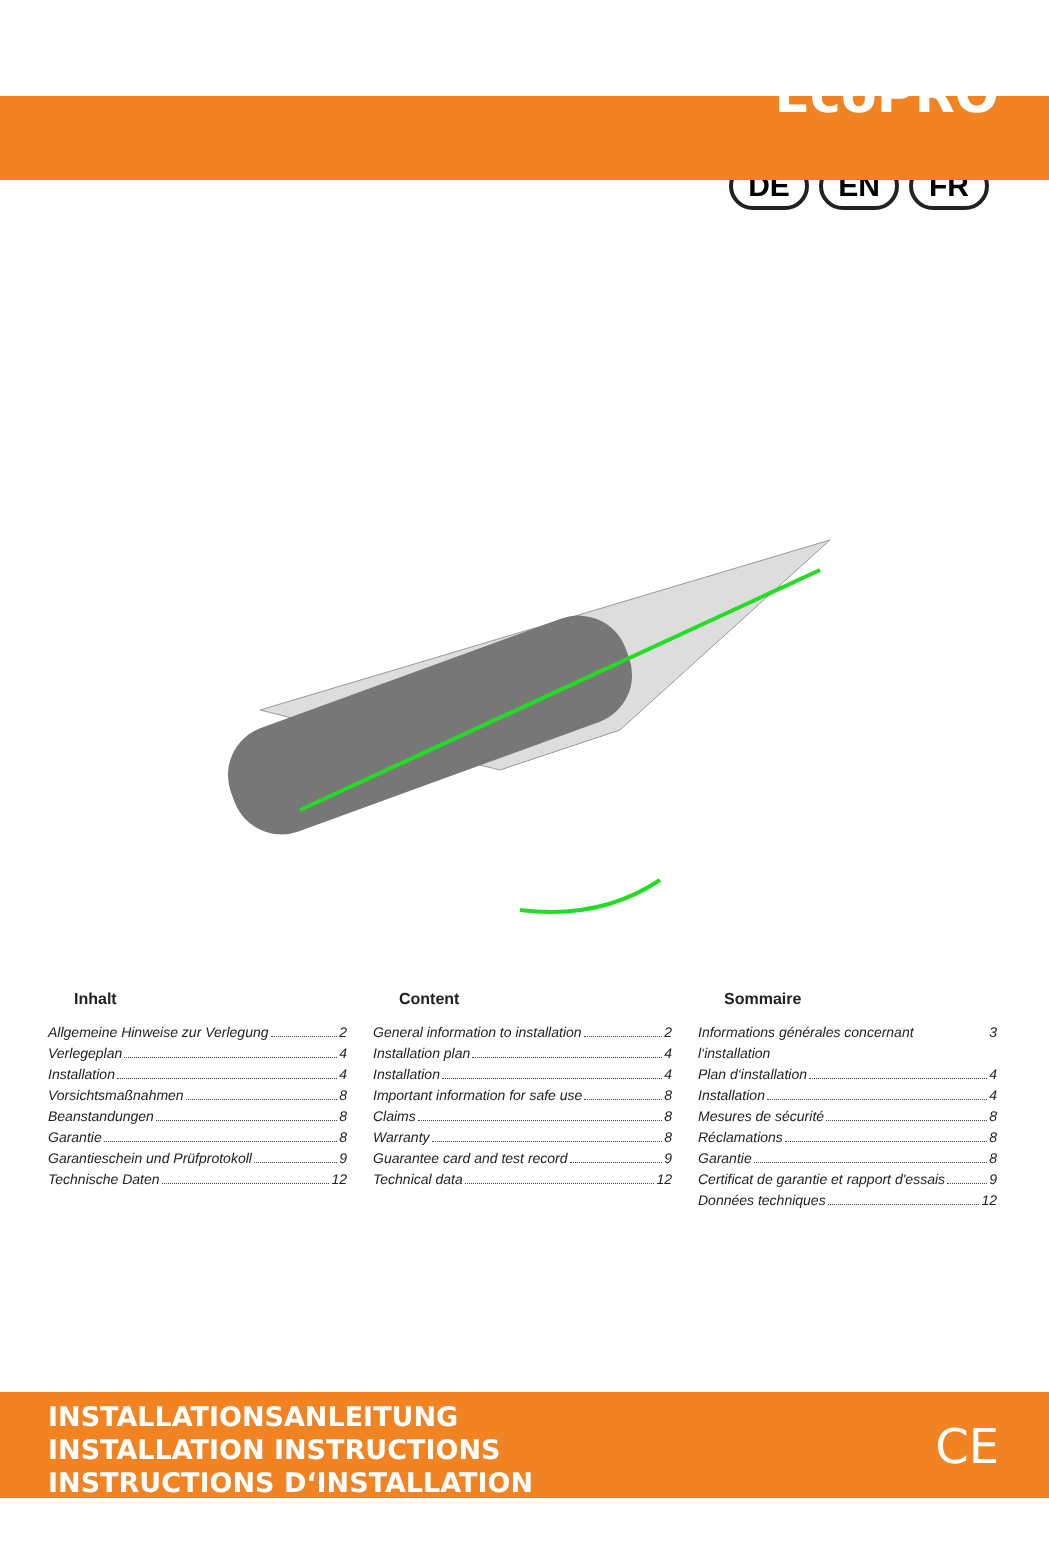EcoPRO
DE EN FR
Inhalt
Allgemeine Hinweise zur Verlegung 2
Verlegeplan 4
Installation 4
Vorsichtsmaßnahmen 8
Beanstandungen 8
Garantie 8
Garantieschein und Prüfprotokoll 9
Technische Daten 12
Content
General information to installation 2
Installation plan 4
Installation 4
Important information for safe use 8
Claims 8
Warranty 8
Guarantee card and test record 9
Technical data 12
Sommaire
Informations générales concernant l‘installation 3
Plan d‘installation 4
Installation 4
Mesures de sécurité 8
Réclamations 8
Garantie 8
Certificat de garantie et rapport d'essais 9
Données techniques 12
INSTALLATIONSANLEITUNG
INSTALLATION INSTRUCTIONS
INSTRUCTIONS D‘INSTALLATION
CE